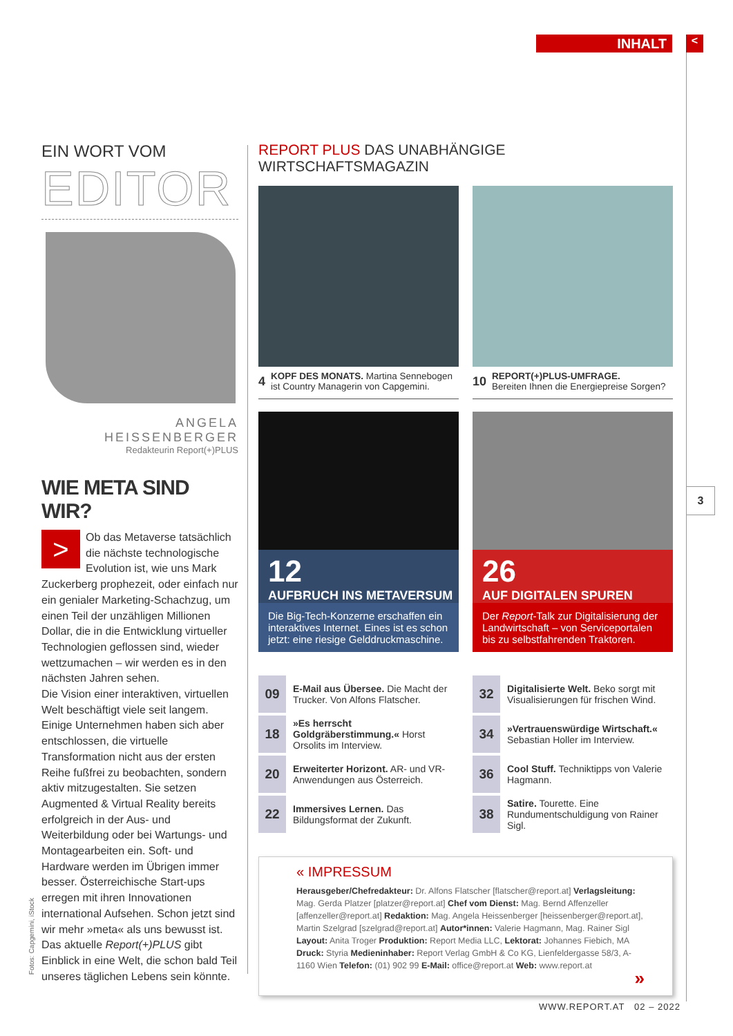INHALT <
3
EIN WORT VOM
EDITOR
ANGELA HEISSENBERGER
Redakteurin Report(+)PLUS
WIE META SIND WIR?
> Ob das Metaverse tatsächlich die nächste technologische Evolution ist, wie uns Mark Zuckerberg prophezeit, oder einfach nur ein genialer Marketing-Schachzug, um einen Teil der unzähligen Millionen Dollar, die in die Entwicklung virtueller Technologien geflossen sind, wieder wettzumachen – wir werden es in den nächsten Jahren sehen.
Die Vision einer interaktiven, virtuellen Welt beschäftigt viele seit langem. Einige Unternehmen haben sich aber entschlossen, die virtuelle Transformation nicht aus der ersten Reihe fußfrei zu beobachten, sondern aktiv mitzugestalten. Sie setzen Augmented & Virtual Reality bereits erfolgreich in der Aus- und Weiterbildung oder bei Wartungs- und Montagearbeiten ein. Soft- und Hardware werden im Übrigen immer besser. Österreichische Start-ups erregen mit ihren Innovationen international Aufsehen. Schon jetzt sind wir mehr »meta« als uns bewusst ist. Das aktuelle Report(+)PLUS gibt Einblick in eine Welt, die schon bald Teil unseres täglichen Lebens sein könnte.
Fotos: Capgemini, iStock
REPORT PLUS DAS UNABHÄNGIGE WIRTSCHAFTSMAGAZIN
4
KOPF DES MONATS. Martina Sennebogen ist Country Managerin von Capgemini.
10
REPORT(+)PLUS-UMFRAGE.
Bereiten Ihnen die Energiepreise Sorgen?
12
AUFBRUCH INS METAVERSUM
Die Big-Tech-Konzerne erschaffen ein interaktives Internet. Eines ist es schon jetzt: eine riesige Gelddruckmaschine.
26
AUF DIGITALEN SPUREN
Der Report-Talk zur Digitalisierung der Landwirtschaft – von Serviceportalen bis zu selbstfahrenden Traktoren.
09
E-Mail aus Übersee. Die Macht der Trucker. Von Alfons Flatscher.
18
»Es herrscht Goldgräberstimmung.« Horst Orsolits im Interview.
20
Erweiterter Horizont. AR- und VR-Anwendungen aus Österreich.
22
Immersives Lernen. Das Bildungsformat der Zukunft.
32
Digitalisierte Welt. Beko sorgt mit Visualisierungen für frischen Wind.
34
»Vertrauenswürdige Wirtschaft.« Sebastian Holler im Interview.
36
Cool Stuff. Techniktipps von Valerie Hagmann.
38
Satire. Tourette. Eine Rundumentschuldigung von Rainer Sigl.
« IMPRESSUM
Herausgeber/Chefredakteur: Dr. Alfons Flatscher [flatscher@report.at] Verlagsleitung: Mag. Gerda Platzer [platzer@report.at] Chef vom Dienst: Mag. Bernd Affenzeller [affenzeller@report.at] Redaktion: Mag. Angela Heissenberger [heissenberger@report.at], Martin Szelgrad [szelgrad@report.at] Autor*innen: Valerie Hagmann, Mag. Rainer Sigl Layout: Anita Troger Produktion: Report Media LLC, Lektorat: Johannes Fiebich, MA Druck: Styria Medieninhaber: Report Verlag GmbH & Co KG, Lienfeldergasse 58/3, A-1160 Wien Telefon: (01) 902 99 E-Mail: office@report.at Web: www.report.at
»
WWW.REPORT.AT 02 – 2022